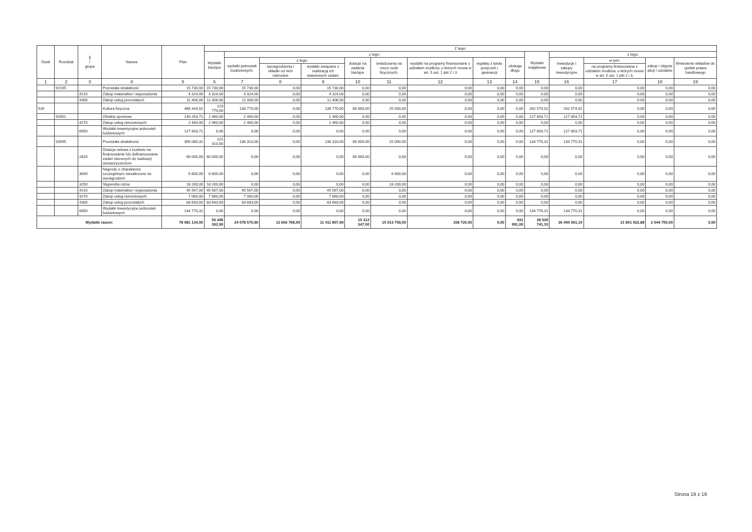| Dział | Rozdział | § / grupa | Nazwa | Plan | Z tego: | | | | | | | | | | | | | |
| --- | --- | --- | --- | --- | --- | --- | --- | --- | --- | --- | --- | --- | --- | --- | --- | --- | --- | --- |
| | | | | | Wydatki bieżące | z tego: | | | | | | | | Wydatki majątkowe | z tego: | | | |
| | | | | | | wydatki jednostek budżetowych, | z tego: | | dotacje na zadania bieżące | świadczenia na rzecz osób fizycznych; | wydatki na programy finansowane z udziałem środków, o których mowa w art. 5 ust. 1 pkt 2 i 3 | wypłaty z tytułu poręczeń i gwarancji | obsługa długu | | inwestycje i zakupy inwestycyjne | w tym: | zakup i objęcie akcji i udziałów | Wniesienie wkładów do spółek prawa handlowego |
| | | | | | | | wynagrodzenia i składki od nich naliczane | wydatki związane z realizacją ich statutowych zadań; | | | | | | | | na programy finansowane z udziałem środków, o których mowa w art. 5 ust. 1 pkt 2 i 3, | | |
| 1 | 2 | 3 | 4 | 5 | 6 | 7 | 8 | 9 | 10 | 11 | 12 | 13 | 14 | 15 | 16 | 17 | 18 | 19 |
| | 92195 | | Pozostała działalność | 15 730,00 | 15 730,00 | 15 730,00 | 0,00 | 15 730,00 | 0,00 | 0,00 | 0,00 | 0,00 | 0,00 | 0,00 | 0,00 | 0,00 | 0,00 | 0,00 |
| | | 4210 | Zakup materiałów i wyposażenia | 4 324,00 | 4 324,00 | 4 324,00 | 0,00 | 4 324,00 | 0,00 | 0,00 | 0,00 | 0,00 | 0,00 | 0,00 | 0,00 | 0,00 | 0,00 | 0,00 |
| | | 4300 | Zakup usług pozostałych | 11 406,00 | 11 406,00 | 11 406,00 | 0,00 | 11 406,00 | 0,00 | 0,00 | 0,00 | 0,00 | 0,00 | 0,00 | 0,00 | 0,00 | 0,00 | 0,00 |
| 926 | | | Kultura fizyczna | 486 344,02 | 223 770,00 | 138 770,00 | 0,00 | 138 770,00 | 60 000,00 | 25 000,00 | 0,00 | 0,00 | 0,00 | 262 574,02 | 262 574,02 | 0,00 | 0,00 | 0,00 |
| | 92601 | | Obiekty sportowe | 130 263,71 | 2 460,00 | 2 460,00 | 0,00 | 2 460,00 | 0,00 | 0,00 | 0,00 | 0,00 | 0,00 | 127 803,71 | 127 803,71 | 0,00 | 0,00 | 0,00 |
| | | 4270 | Zakup usług remontowych | 2 460,00 | 2 460,00 | 2 460,00 | 0,00 | 2 460,00 | 0,00 | 0,00 | 0,00 | 0,00 | 0,00 | 0,00 | 0,00 | 0,00 | 0,00 | 0,00 |
| | | 6050 | Wydatki inwestycyjne jednostek budżetowych | 127 803,71 | 0,00 | 0,00 | 0,00 | 0,00 | 0,00 | 0,00 | 0,00 | 0,00 | 0,00 | 127 803,71 | 127 803,71 | 0,00 | 0,00 | 0,00 |
| | 92695 | | Pozostała działalność | 356 080,31 | 221 310,00 | 136 310,00 | 0,00 | 136 310,00 | 60 000,00 | 25 000,00 | 0,00 | 0,00 | 0,00 | 134 770,31 | 134 770,31 | 0,00 | 0,00 | 0,00 |
| | | 2820 | Dotacja celowa z budżetu na finansowanie lub dofinansowanie zadań zleconych do realizacji stowarzyszeniom | 60 000,00 | 60 000,00 | 0,00 | 0,00 | 0,00 | 60 000,00 | 0,00 | 0,00 | 0,00 | 0,00 | 0,00 | 0,00 | 0,00 | 0,00 | 0,00 |
| | | 3040 | Nagrody o charakterze szczególnym niezaliczone do wynagrodzeń | 6 800,00 | 6 800,00 | 0,00 | 0,00 | 0,00 | 0,00 | 6 800,00 | 0,00 | 0,00 | 0,00 | 0,00 | 0,00 | 0,00 | 0,00 | 0,00 |
| | | 3250 | Stypendia różne | 18 200,00 | 18 200,00 | 0,00 | 0,00 | 0,00 | 0,00 | 18 200,00 | 0,00 | 0,00 | 0,00 | 0,00 | 0,00 | 0,00 | 0,00 | 0,00 |
| | | 4210 | Zakup materiałów i wyposażenia | 45 567,00 | 45 567,00 | 45 567,00 | 0,00 | 45 567,00 | 0,00 | 0,00 | 0,00 | 0,00 | 0,00 | 0,00 | 0,00 | 0,00 | 0,00 | 0,00 |
| | | 4270 | Zakup usług remontowych | 7 060,00 | 7 060,00 | 7 060,00 | 0,00 | 7 060,00 | 0,00 | 0,00 | 0,00 | 0,00 | 0,00 | 0,00 | 0,00 | 0,00 | 0,00 | 0,00 |
| | | 4300 | Zakup usług pozostałych | 83 683,00 | 83 683,00 | 83 683,00 | 0,00 | 83 683,00 | 0,00 | 0,00 | 0,00 | 0,00 | 0,00 | 0,00 | 0,00 | 0,00 | 0,00 | 0,00 |
| | | 6050 | Wydatki inwestycyjne jednostek budżetowych | 134 770,31 | 0,00 | 0,00 | 0,00 | 0,00 | 0,00 | 0,00 | 0,00 | 0,00 | 0,00 | 134 770,31 | 134 770,31 | 0,00 | 0,00 | 0,00 |
| Wydatki razem: | | | | 78 981 134,00 | 50 445 392,90 | 24 078 575,90 | 12 666 768,00 | 11 411 807,90 | 10 312 347,00 | 15 013 759,00 | 108 720,00 | 0,00 | 931 991,00 | 28 535 741,10 | 26 490 991,10 | 21 801 932,88 | 2 044 750,00 | 0,00 |
Strona 19 z 19